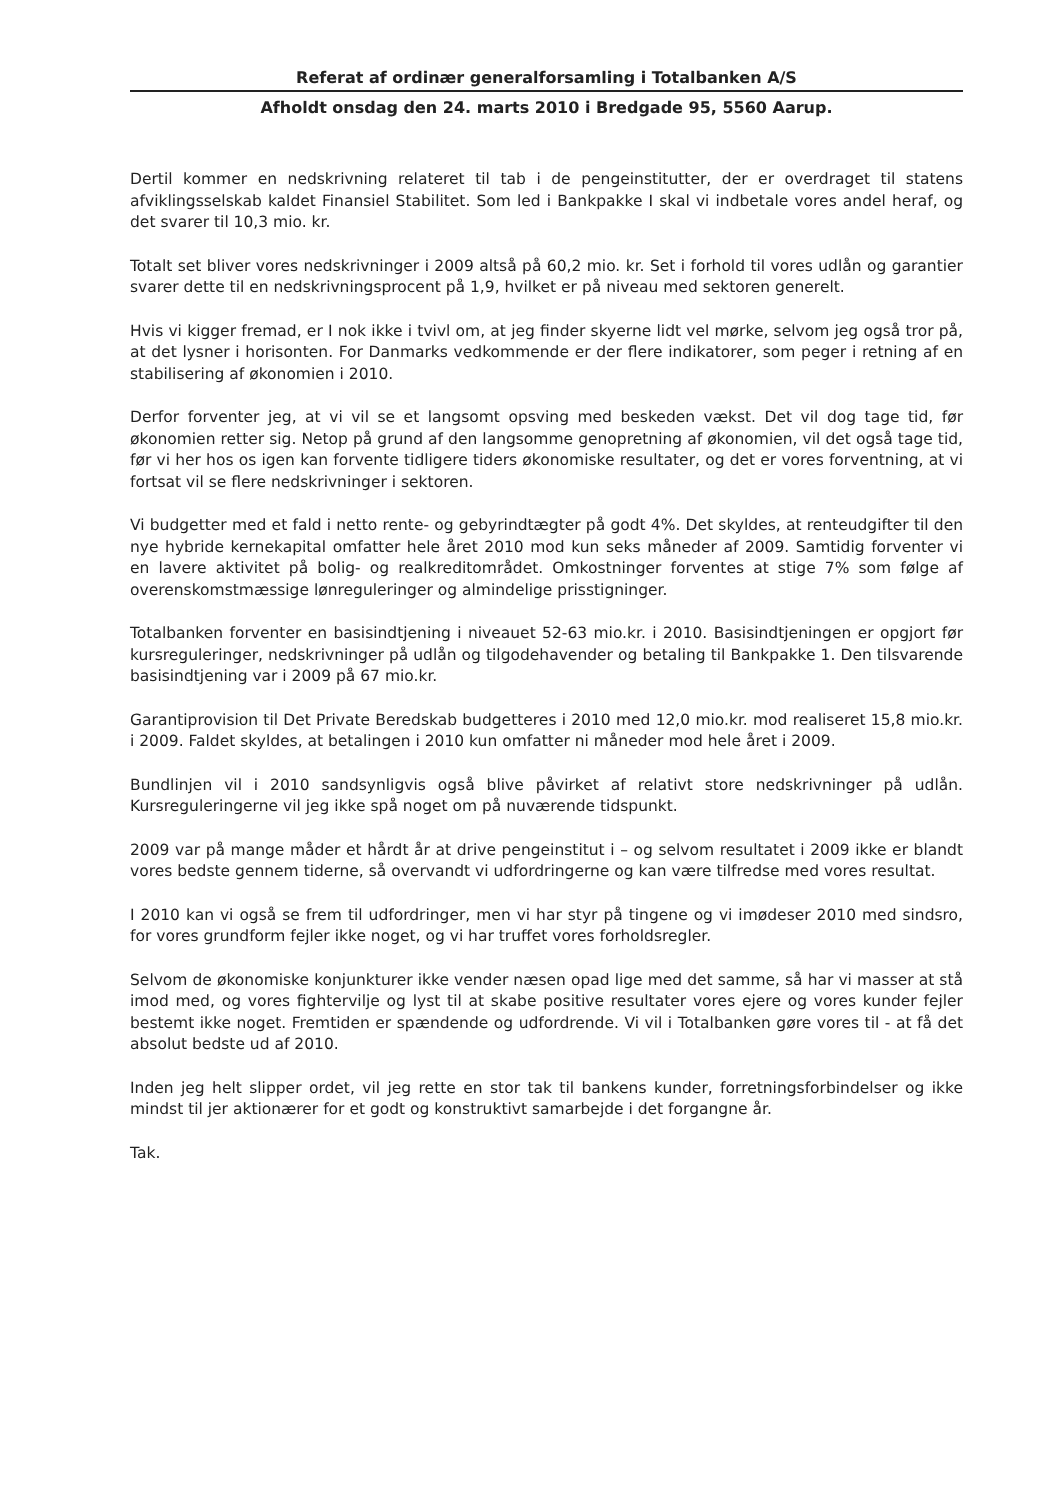Referat af ordinær generalforsamling i Totalbanken A/S
Afholdt onsdag den 24. marts 2010 i Bredgade 95, 5560 Aarup.
Dertil kommer en nedskrivning relateret til tab i de pengeinstitutter, der er overdraget til statens afviklingsselskab kaldet Finansiel Stabilitet. Som led i Bankpakke I skal vi indbetale vores andel heraf, og det svarer til 10,3 mio. kr.
Totalt set bliver vores nedskrivninger i 2009 altså på 60,2 mio. kr. Set i forhold til vores udlån og garantier svarer dette til en nedskrivningsprocent på 1,9, hvilket er på niveau med sektoren generelt.
Hvis vi kigger fremad, er I nok ikke i tvivl om, at jeg finder skyerne lidt vel mørke, selvom jeg også tror på, at det lysner i horisonten. For Danmarks vedkommende er der flere indikatorer, som peger i retning af en stabilisering af økonomien i 2010.
Derfor forventer jeg, at vi vil se et langsomt opsving med beskeden vækst. Det vil dog tage tid, før økonomien retter sig. Netop på grund af den langsomme genopretning af økonomien, vil det også tage tid, før vi her hos os igen kan forvente tidligere tiders økonomiske resultater, og det er vores forventning, at vi fortsat vil se flere nedskrivninger i sektoren.
Vi budgetter med et fald i netto rente- og gebyrindtægter på godt 4%. Det skyldes, at renteudgifter til den nye hybride kernekapital omfatter hele året 2010 mod kun seks måneder af 2009. Samtidig forventer vi en lavere aktivitet på bolig- og realkreditområdet. Omkostninger forventes at stige 7% som følge af overenskomstmæssige lønreguleringer og almindelige prisstigninger.
Totalbanken forventer en basisindtjening i niveauet 52-63 mio.kr. i 2010. Basisindtjeningen er opgjort før kursreguleringer, nedskrivninger på udlån og tilgodehavender og betaling til Bankpakke 1. Den tilsvarende basisindtjening var i 2009 på 67 mio.kr.
Garantiprovision til Det Private Beredskab budgetteres i 2010 med 12,0 mio.kr. mod realiseret 15,8 mio.kr. i 2009. Faldet skyldes, at betalingen i 2010 kun omfatter ni måneder mod hele året i 2009.
Bundlinjen vil i 2010 sandsynligvis også blive påvirket af relativt store nedskrivninger på udlån. Kursreguleringerne vil jeg ikke spå noget om på nuværende tidspunkt.
2009 var på mange måder et hårdt år at drive pengeinstitut i – og selvom resultatet i 2009 ikke er blandt vores bedste gennem tiderne, så overvandt vi udfordringerne og kan være tilfredse med vores resultat.
I 2010 kan vi også se frem til udfordringer, men vi har styr på tingene og vi imødeser 2010 med sindsro, for vores grundform fejler ikke noget, og vi har truffet vores forholdsregler.
Selvom de økonomiske konjunkturer ikke vender næsen opad lige med det samme, så har vi masser at stå imod med, og vores fightervilje og lyst til at skabe positive resultater vores ejere og vores kunder fejler bestemt ikke noget. Fremtiden er spændende og udfordrende. Vi vil i Totalbanken gøre vores til - at få det absolut bedste ud af 2010.
Inden jeg helt slipper ordet, vil jeg rette en stor tak til bankens kunder, forretningsforbindelser og ikke mindst til jer aktionærer for et godt og konstruktivt samarbejde i det forgangne år.
Tak.